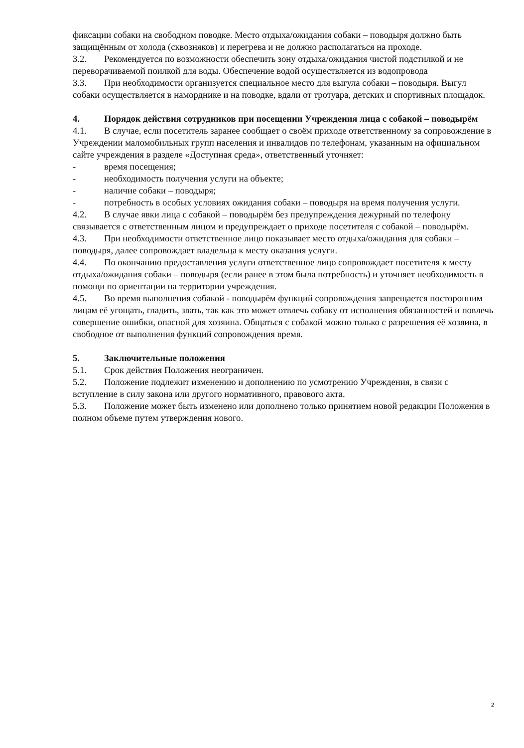фиксации собаки на свободном поводке. Место отдыха/ожидания собаки – поводыря должно быть защищённым от холода (сквозняков) и перегрева и не должно располагаться на проходе.
3.2. Рекомендуется по возможности обеспечить зону отдыха/ожидания чистой подстилкой и не переворачиваемой поилкой для воды. Обеспечение водой осуществляется из водопровода
3.3. При необходимости организуется специальное место для выгула собаки – поводыря. Выгул собаки осуществляется в наморднике и на поводке, вдали от тротуара, детских и спортивных площадок.
4. Порядок действия сотрудников при посещении Учреждения лица с собакой – поводырём
4.1. В случае, если посетитель заранее сообщает о своём приходе ответственному за сопровождение в Учреждении маломобильных групп населения и инвалидов по телефонам, указанным на официальном сайте учреждения в разделе «Доступная среда», ответственный уточняет:
- время посещения;
- необходимость получения услуги на объекте;
- наличие собаки – поводыря;
- потребность в особых условиях ожидания собаки – поводыря на время получения услуги.
4.2. В случае явки лица с собакой – поводырём без предупреждения дежурный по телефону связывается с ответственным лицом и предупреждает о приходе посетителя с собакой – поводырём.
4.3. При необходимости ответственное лицо показывает место отдыха/ожидания для собаки – поводыря, далее сопровождает владельца к месту оказания услуги.
4.4. По окончанию предоставления услуги ответственное лицо сопровождает посетителя к месту отдыха/ожидания собаки – поводыря (если ранее в этом была потребность) и уточняет необходимость в помощи по ориентации на территории учреждения.
4.5. Во время выполнения собакой - поводырём функций сопровождения запрещается посторонним лицам её угощать, гладить, звать, так как это может отвлечь собаку от исполнения обязанностей и повлечь совершение ошибки, опасной для хозяина. Общаться с собакой можно только с разрешения её хозяина, в свободное от выполнения функций сопровождения время.
5. Заключительные положения
5.1. Срок действия Положения неограничен.
5.2. Положение подлежит изменению и дополнению по усмотрению Учреждения, в связи с вступление в силу закона или другого нормативного, правового акта.
5.3. Положение может быть изменено или дополнено только принятием новой редакции Положения в полном объеме путем утверждения нового.
2